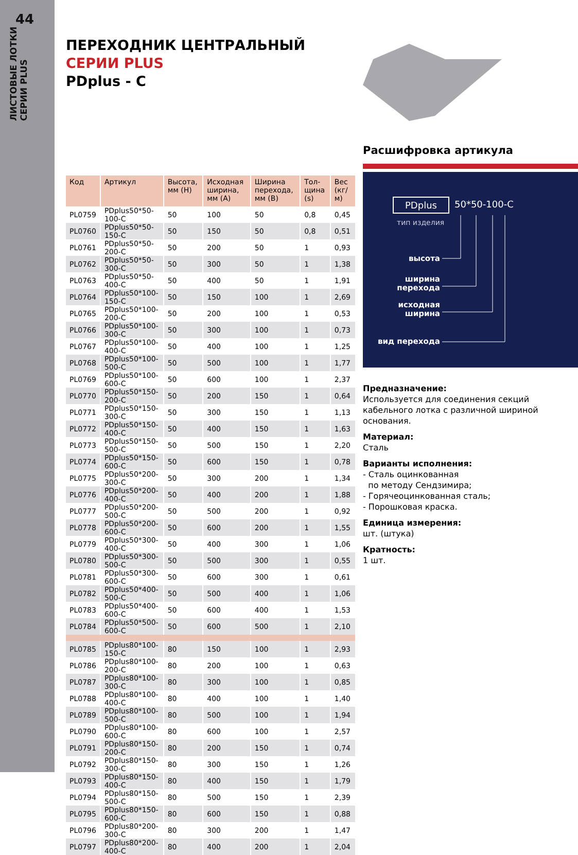44
ЛИСТОВЫЕ ЛОТКИ
СЕРИИ PLUS
ПЕРЕХОДНИК ЦЕНТРАЛЬНЫЙ
СЕРИИ PLUS
PDplus - C
| Код | Артикул | Высота, мм (H) | Исходная ширина, мм (A) | Ширина перехода, мм (B) | Тол-щина (s) | Вес (кг/м) |
| --- | --- | --- | --- | --- | --- | --- |
| PL0759 | PDplus50*50-100-C | 50 | 100 | 50 | 0,8 | 0,45 |
| PL0760 | PDplus50*50-150-C | 50 | 150 | 50 | 0,8 | 0,51 |
| PL0761 | PDplus50*50-200-C | 50 | 200 | 50 | 1 | 0,93 |
| PL0762 | PDplus50*50-300-C | 50 | 300 | 50 | 1 | 1,38 |
| PL0763 | PDplus50*50-400-C | 50 | 400 | 50 | 1 | 1,91 |
| PL0764 | PDplus50*100-150-C | 50 | 150 | 100 | 1 | 2,69 |
| PL0765 | PDplus50*100-200-C | 50 | 200 | 100 | 1 | 0,53 |
| PL0766 | PDplus50*100-300-C | 50 | 300 | 100 | 1 | 0,73 |
| PL0767 | PDplus50*100-400-C | 50 | 400 | 100 | 1 | 1,25 |
| PL0768 | PDplus50*100-500-C | 50 | 500 | 100 | 1 | 1,77 |
| PL0769 | PDplus50*100-600-C | 50 | 600 | 100 | 1 | 2,37 |
| PL0770 | PDplus50*150-200-C | 50 | 200 | 150 | 1 | 0,64 |
| PL0771 | PDplus50*150-300-C | 50 | 300 | 150 | 1 | 1,13 |
| PL0772 | PDplus50*150-400-C | 50 | 400 | 150 | 1 | 1,63 |
| PL0773 | PDplus50*150-500-C | 50 | 500 | 150 | 1 | 2,20 |
| PL0774 | PDplus50*150-600-C | 50 | 600 | 150 | 1 | 0,78 |
| PL0775 | PDplus50*200-300-C | 50 | 300 | 200 | 1 | 1,34 |
| PL0776 | PDplus50*200-400-C | 50 | 400 | 200 | 1 | 1,88 |
| PL0777 | PDplus50*200-500-C | 50 | 500 | 200 | 1 | 0,92 |
| PL0778 | PDplus50*200-600-C | 50 | 600 | 200 | 1 | 1,55 |
| PL0779 | PDplus50*300-400-C | 50 | 400 | 300 | 1 | 1,06 |
| PL0780 | PDplus50*300-500-C | 50 | 500 | 300 | 1 | 0,55 |
| PL0781 | PDplus50*300-600-C | 50 | 600 | 300 | 1 | 0,61 |
| PL0782 | PDplus50*400-500-C | 50 | 500 | 400 | 1 | 1,06 |
| PL0783 | PDplus50*400-600-C | 50 | 600 | 400 | 1 | 1,53 |
| PL0784 | PDplus50*500-600-C | 50 | 600 | 500 | 1 | 2,10 |
| PL0785 | PDplus80*100-150-C | 80 | 150 | 100 | 1 | 2,93 |
| PL0786 | PDplus80*100-200-C | 80 | 200 | 100 | 1 | 0,63 |
| PL0787 | PDplus80*100-300-C | 80 | 300 | 100 | 1 | 0,85 |
| PL0788 | PDplus80*100-400-C | 80 | 400 | 100 | 1 | 1,40 |
| PL0789 | PDplus80*100-500-C | 80 | 500 | 100 | 1 | 1,94 |
| PL0790 | PDplus80*100-600-C | 80 | 600 | 100 | 1 | 2,57 |
| PL0791 | PDplus80*150-200-C | 80 | 200 | 150 | 1 | 0,74 |
| PL0792 | PDplus80*150-300-C | 80 | 300 | 150 | 1 | 1,26 |
| PL0793 | PDplus80*150-400-C | 80 | 400 | 150 | 1 | 1,79 |
| PL0794 | PDplus80*150-500-C | 80 | 500 | 150 | 1 | 2,39 |
| PL0795 | PDplus80*150-600-C | 80 | 600 | 150 | 1 | 0,88 |
| PL0796 | PDplus80*200-300-C | 80 | 300 | 200 | 1 | 1,47 |
| PL0797 | PDplus80*200-400-C | 80 | 400 | 200 | 1 | 2,04 |
Расшифровка артикула
PDplus 50*50-100-C
тип изделия
высота
ширина
перехода
исходная
ширина
вид перехода
Предназначение:
Используется для соединения секций кабельного лотка с различной шириной основания.
Материал:
Сталь
Варианты исполнения:
- Сталь оцинкованная
по методу Сендзимира;
- Горячеоцинкованная сталь;
- Порошковая краска.
Единица измерения:
шт. (штука)
Кратность:
1 шт.